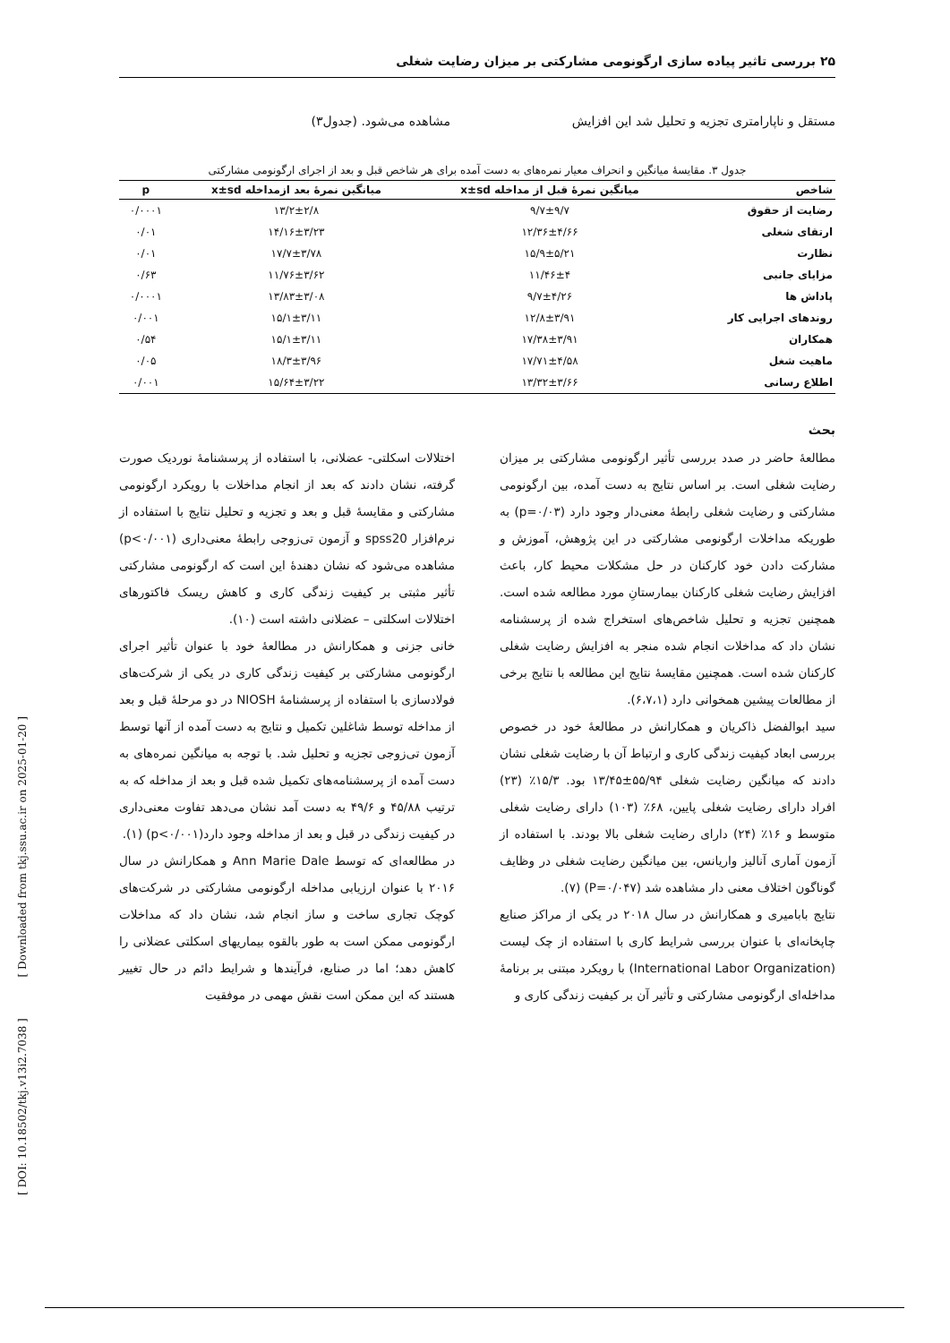۲۵ بررسی تاثیر پیاده سازی ارگونومی مشارکتی بر میزان رضایت شغلی
مستقل و ناپارامتری تجزیه و تحلیل شد این افزایش
مشاهده می‌شود. (جدول۳)
جدول ۳. مقایسهٔ میانگین و انحراف معیار نمره‌های به دست آمده برای هر شاخص قبل و بعد از اجرای ارگونومی مشارکتی
| شاخص | میانگین نمرهٔ قبل از مداخله x±sd | میانگین نمرهٔ بعد ازمداخله x±sd | p |
| --- | --- | --- | --- |
| رضایت از حقوق | ۹/۷±۹/۷ | ۱۳/۲±۲/۸ | ۰/۰۰۰۱ |
| ارتقای شغلی | ۱۲/۳۶±۴/۶۶ | ۱۴/۱۶±۳/۲۳ | ۰/۰۱ |
| نظارت | ۱۵/۹±۵/۲۱ | ۱۷/۷±۳/۷۸ | ۰/۰۱ |
| مزایای جانبی | ۱۱/۴۶±۴ | ۱۱/۷۶±۳/۶۲ | ۰/۶۳ |
| پاداش ها | ۹/۷±۴/۲۶ | ۱۳/۸۳±۳/۰۸ | ۰/۰۰۰۱ |
| روندهای اجرایی کار | ۱۲/۸±۳/۹۱ | ۱۵/۱±۳/۱۱ | ۰/۰۰۱ |
| همکاران | ۱۷/۳۸±۳/۹۱ | ۱۵/۱±۳/۱۱ | ۰/۵۴ |
| ماهیت شغل | ۱۷/۷۱±۴/۵۸ | ۱۸/۳±۳/۹۶ | ۰/۰۵ |
| اطلاع رسانی | ۱۳/۳۲±۳/۶۶ | ۱۵/۶۴±۳/۲۲ | ۰/۰۰۱ |
بحث
مطالعهٔ حاضر در صدد بررسی تأثیر ارگونومی مشارکتی بر میزان رضایت شغلی است. بر اساس نتایج به دست آمده، بین ارگونومی مشارکتی و رضایت شغلی رابطهٔ معنی‌دار وجود دارد (p=۰/۰۳) به طوریکه مداخلات ارگونومی مشارکتی در این پژوهش، آموزش و مشارکت دادن خود کارکنان در حل مشکلات محیط کار، باعث افزایش رضایت شغلی کارکنان بیمارستانِ مورد مطالعه شده است. همچنین تجزیه و تحلیل شاخص‌های استخراج شده از پرسشنامه نشان داد که مداخلات انجام شده منجر به افزایش رضایت شغلی کارکنان شده است. همچنین مقایسهٔ نتایج این مطالعه با نتایج برخی از مطالعات پیشین همخوانی دارد (۶،۷،۱).
سید ابوالفضل ذاکریان و همکارانش در مطالعهٔ خود در خصوص بررسی ابعاد کیفیت زندگی کاری و ارتباط آن با رضایت شغلی نشان دادند که میانگین رضایت شغلی ۵۵/۹۴±۱۳/۴۵ بود. ۱۵/۳٪ (۲۳) افراد دارای رضایت شغلی پایین، ۶۸٪ (۱۰۳) دارای رضایت شغلی متوسط و ۱۶٪ (۲۴) دارای رضایت شغلی بالا بودند. با استفاده از آزمون آماری آنالیز واریانس، بین میانگین رضایت شغلی در وظایف گوناگون اختلاف معنی دار مشاهده شد (P=۰/۰۴۷) (۷).
نتایج بابامیری و همکارانش در سال ۲۰۱۸ در یکی از مراکز صنایع چاپخانه‌ای با عنوان بررسی شرایط کاری با استفاده از چک لیست (International Labor Organization) با رویکرد مبتنی بر برنامهٔ مداخله‌ای ارگونومی مشارکتی و تأثیر آن بر کیفیت زندگی کاری و
اختلالات اسکلتی- عضلانی، با استفاده از پرسشنامهٔ نوردیک صورت گرفته، نشان دادند که بعد از انجام مداخلات با رویکرد ارگونومی مشارکتی و مقایسهٔ قبل و بعد و تجزیه و تحلیل نتایج با استفاده از نرم‌افزار spss20 و آزمون تی‌زوجی رابطهٔ معنی‌داری (p<۰/۰۰۱) مشاهده می‌شود که نشان دهندهٔ این است که ارگونومی مشارکتی تأثیر مثبتی بر کیفیت زندگی کاری و کاهش ریسک فاکتورهای اختلالات اسکلتی – عضلانی داشته است (۱۰).
خانی جزنی و همکارانش در مطالعهٔ خود با عنوان تأثیر اجرای ارگونومی مشارکتی بر کیفیت زندگی کاری در یکی از شرکت‌های فولادسازی با استفاده از پرسشنامهٔ NIOSH در دو مرحلهٔ قبل و بعد از مداخله توسط شاغلین تکمیل و نتایج به دست آمده از آنها توسط آزمون تی‌زوجی تجزیه و تحلیل شد. با توجه به میانگین نمره‌های به دست آمده از پرسشنامه‌های تکمیل شده قبل و بعد از مداخله که به ترتیب ۴۵/۸۸ و ۴۹/۶ به دست آمد نشان می‌دهد تفاوت معنی‌داری در کیفیت زندگی در قبل و بعد از مداخله وجود دارد(p<۰/۰۰۱) (۱).
در مطالعه‌ای که توسط Ann Marie Dale و همکارانش در سال ۲۰۱۶ با عنوان ارزیابی مداخله ارگونومی مشارکتی در شرکت‌های کوچک تجاری ساخت و ساز انجام شد، نشان داد که مداخلات ارگونومی ممکن است به طور بالقوه بیماریهای اسکلتی عضلانی را کاهش دهد؛ اما در صنایع، فرآیندها و شرایط دائم در حال تغییر هستند که این ممکن است نقش مهمی در موفقیت
[ DOI: 10.18502/tkj.v13i2.7038 ] [ Downloaded from tkj.ssu.ac.ir on 2025-01-20 ]